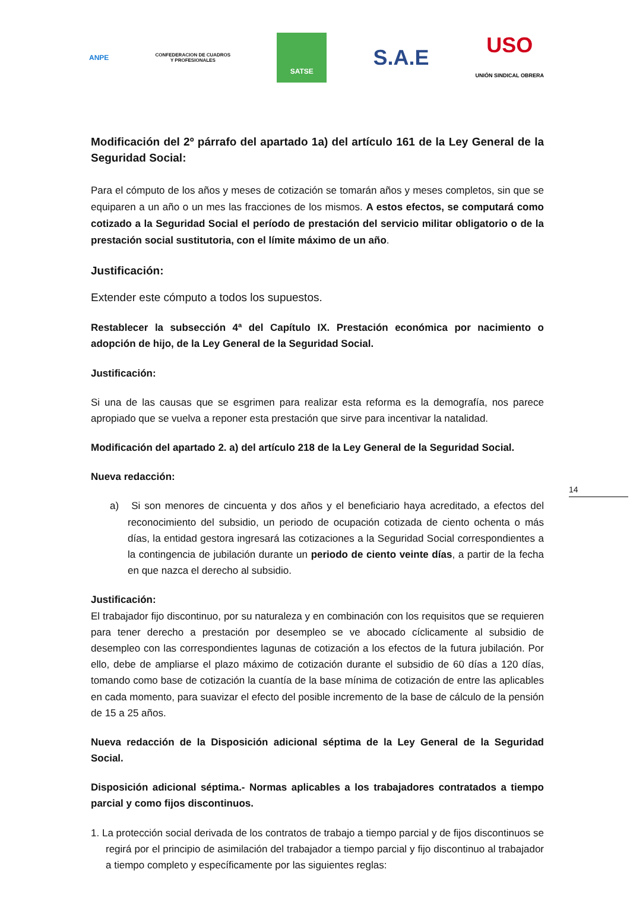ANPE
CONFEDERACION DE CUADROS
Y PROFESIONALES
SATSE
S.A.E
USO
UNIÓN SINDICAL OBRERA
14
Modificación del 2º párrafo del apartado 1a) del artículo 161 de la Ley General de la Seguridad Social:
Para el cómputo de los años y meses de cotización se tomarán años y meses completos, sin que se equiparen a un año o un mes las fracciones de los mismos. A estos efectos, se computará como cotizado a la Seguridad Social el período de prestación del servicio militar obligatorio o de la prestación social sustitutoria, con el límite máximo de un año.
Justificación:
Extender este cómputo a todos los supuestos.
Restablecer la subsección 4ª del Capítulo IX. Prestación económica por nacimiento o adopción de hijo, de la Ley General de la Seguridad Social.
Justificación:
Si una de las causas que se esgrimen para realizar esta reforma es la demografía, nos parece apropiado que se vuelva a reponer esta prestación que sirve para incentivar la natalidad.
Modificación del apartado 2. a) del artículo 218 de la Ley General de la Seguridad Social.
Nueva redacción:
a) Si son menores de cincuenta y dos años y el beneficiario haya acreditado, a efectos del reconocimiento del subsidio, un periodo de ocupación cotizada de ciento ochenta o más días, la entidad gestora ingresará las cotizaciones a la Seguridad Social correspondientes a la contingencia de jubilación durante un periodo de ciento veinte días, a partir de la fecha en que nazca el derecho al subsidio.
Justificación:
El trabajador fijo discontinuo, por su naturaleza y en combinación con los requisitos que se requieren para tener derecho a prestación por desempleo se ve abocado cíclicamente al subsidio de desempleo con las correspondientes lagunas de cotización a los efectos de la futura jubilación. Por ello, debe de ampliarse el plazo máximo de cotización durante el subsidio de 60 días a 120 días, tomando como base de cotización la cuantía de la base mínima de cotización de entre las aplicables en cada momento, para suavizar el efecto del posible incremento de la base de cálculo de la pensión de 15 a 25 años.
Nueva redacción de la Disposición adicional séptima de la Ley General de la Seguridad Social.
Disposición adicional séptima.- Normas aplicables a los trabajadores contratados a tiempo parcial y como fijos discontinuos.
1. La protección social derivada de los contratos de trabajo a tiempo parcial y de fijos discontinuos se regirá por el principio de asimilación del trabajador a tiempo parcial y fijo discontinuo al trabajador a tiempo completo y específicamente por las siguientes reglas: